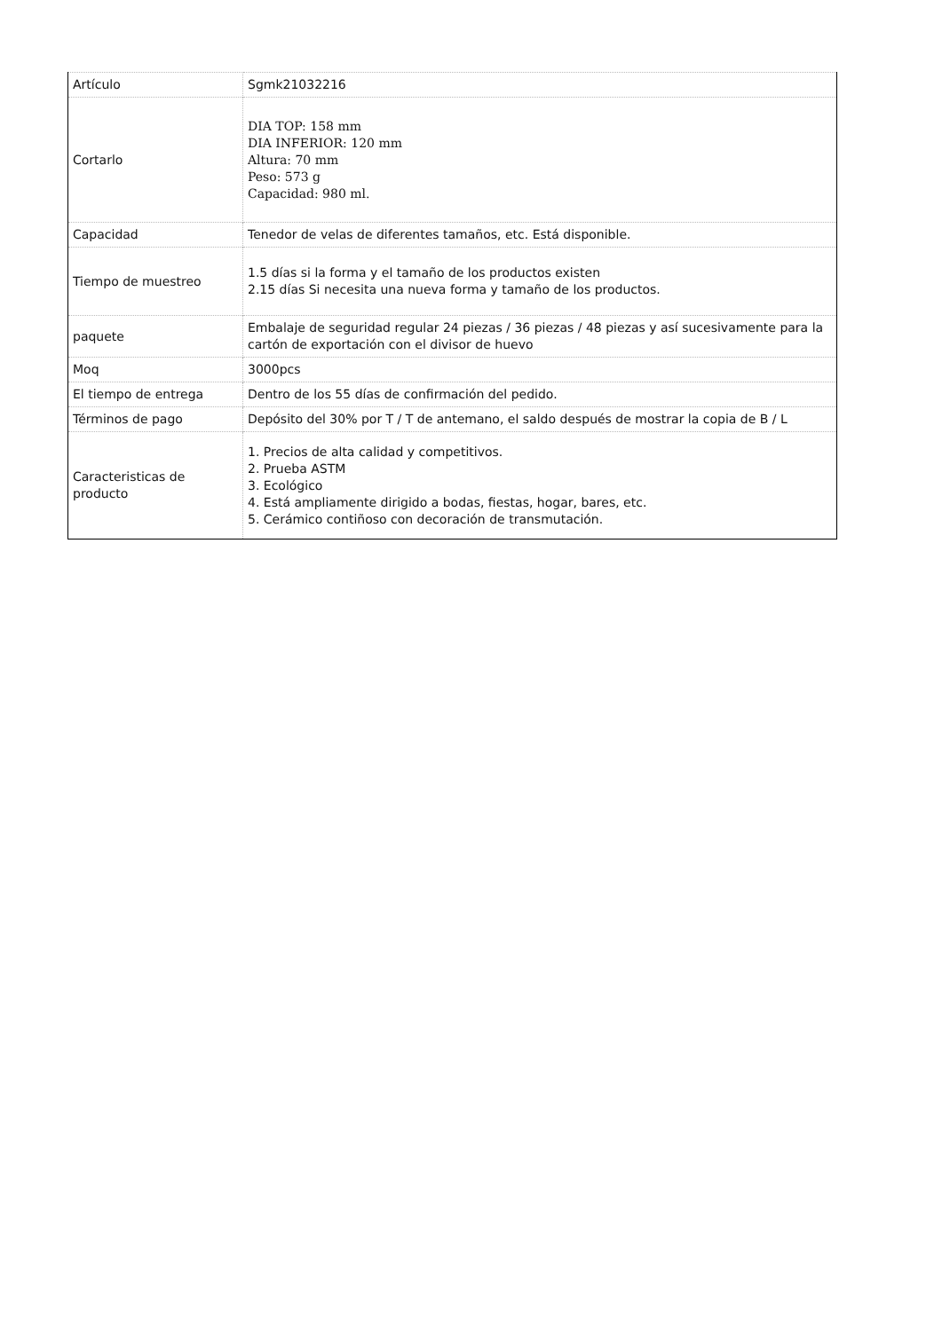| Artículo | Sgmk21032216 |
| Cortarlo | DIA TOP: 158 mm DIA INFERIOR: 120 mm Altura: 70 mm Peso: 573 g Capacidad: 980 ml. |
| Capacidad | Tenedor de velas de diferentes tamaños, etc. Está disponible. |
| Tiempo de muestreo | 1.5 días si la forma y el tamaño de los productos existen 2.15 días Si necesita una nueva forma y tamaño de los productos. |
| paquete | Embalaje de seguridad regular 24 piezas / 36 piezas / 48 piezas y así sucesivamente para la cartón de exportación con el divisor de huevo |
| Moq | 3000pcs |
| El tiempo de entrega | Dentro de los 55 días de confirmación del pedido. |
| Términos de pago | Depósito del 30% por T / T de antemano, el saldo después de mostrar la copia de B / L |
| Caracteristicas de producto | 1. Precios de alta calidad y competitivos. 2. Prueba ASTM 3. Ecológico 4. Está ampliamente dirigido a bodas, fiestas, hogar, bares, etc. 5. Cerámico contiñoso con decoración de transmutación. |